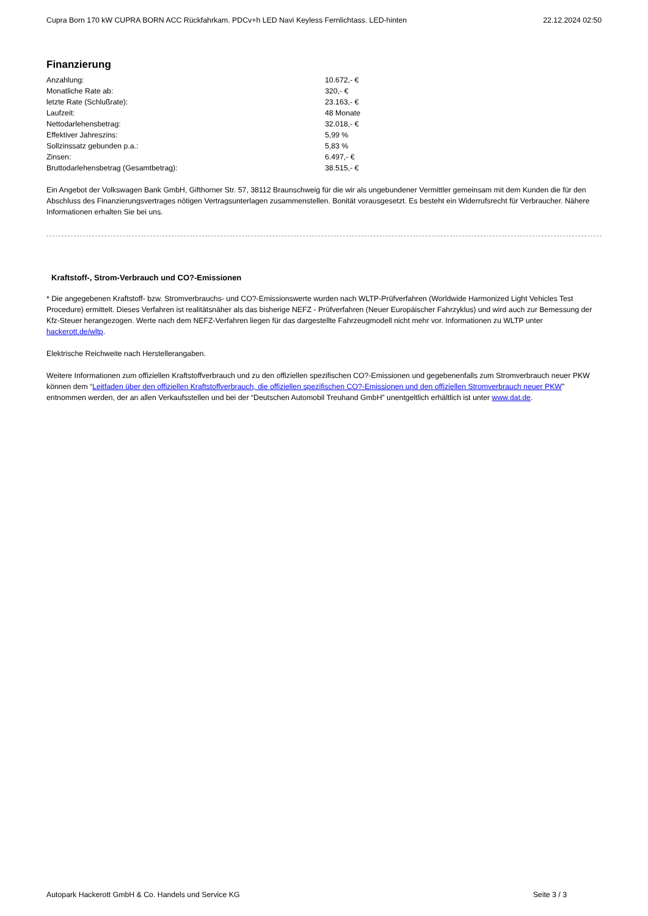Cupra Born 170 kW CUPRA BORN ACC Rückfahrkam. PDCv+h LED Navi Keyless Fernlichtass. LED-hinten 22.12.2024 02:50
Finanzierung
| Anzahlung: | 10.672,- € |
| Monatliche Rate ab: | 320,- € |
| letzte Rate (Schlußrate): | 23.163,- € |
| Laufzeit: | 48 Monate |
| Nettodarlehensbetrag: | 32.018,- € |
| Effektiver Jahreszins: | 5,99 % |
| Sollzinssatz gebunden p.a.: | 5,83 % |
| Zinsen: | 6.497,- € |
| Bruttodarlehensbetrag (Gesamtbetrag): | 38.515,- € |
Ein Angebot der Volkswagen Bank GmbH, Gifthorner Str. 57, 38112 Braunschweig für die wir als ungebundener Vermittler gemeinsam mit dem Kunden die für den Abschluss des Finanzierungsvertrages nötigen Vertragsunterlagen zusammenstellen. Bonität vorausgesetzt. Es besteht ein Widerrufsrecht für Verbraucher. Nähere Informationen erhalten Sie bei uns.
Kraftstoff-, Strom-Verbrauch und CO?-Emissionen
* Die angegebenen Kraftstoff- bzw. Stromverbrauchs- und CO?-Emissionswerte wurden nach WLTP-Prüfverfahren (Worldwide Harmonized Light Vehicles Test Procedure) ermittelt. Dieses Verfahren ist realitätsnäher als das bisherige NEFZ - Prüfverfahren (Neuer Europäischer Fahrzyklus) und wird auch zur Bemessung der Kfz-Steuer herangezogen. Werte nach dem NEFZ-Verfahren liegen für das dargestellte Fahrzeugmodell nicht mehr vor. Informationen zu WLTP unter hackerott.de/wltp.
Elektrische Reichweite nach Herstellerangaben.
Weitere Informationen zum offiziellen Kraftstoffverbrauch und zu den offiziellen spezifischen CO?-Emissionen und gegebenenfalls zum Stromverbrauch neuer PKW können dem “Leitfaden über den offiziellen Kraftstoffverbrauch, die offiziellen spezifischen CO?-Emissionen und den offiziellen Stromverbrauch neuer PKW” entnommen werden, der an allen Verkaufsstellen und bei der “Deutschen Automobil Treuhand GmbH” unentgeltlich erhältlich ist unter www.dat.de.
Autopark Hackerott GmbH & Co. Handels und Service KG Seite 3 / 3